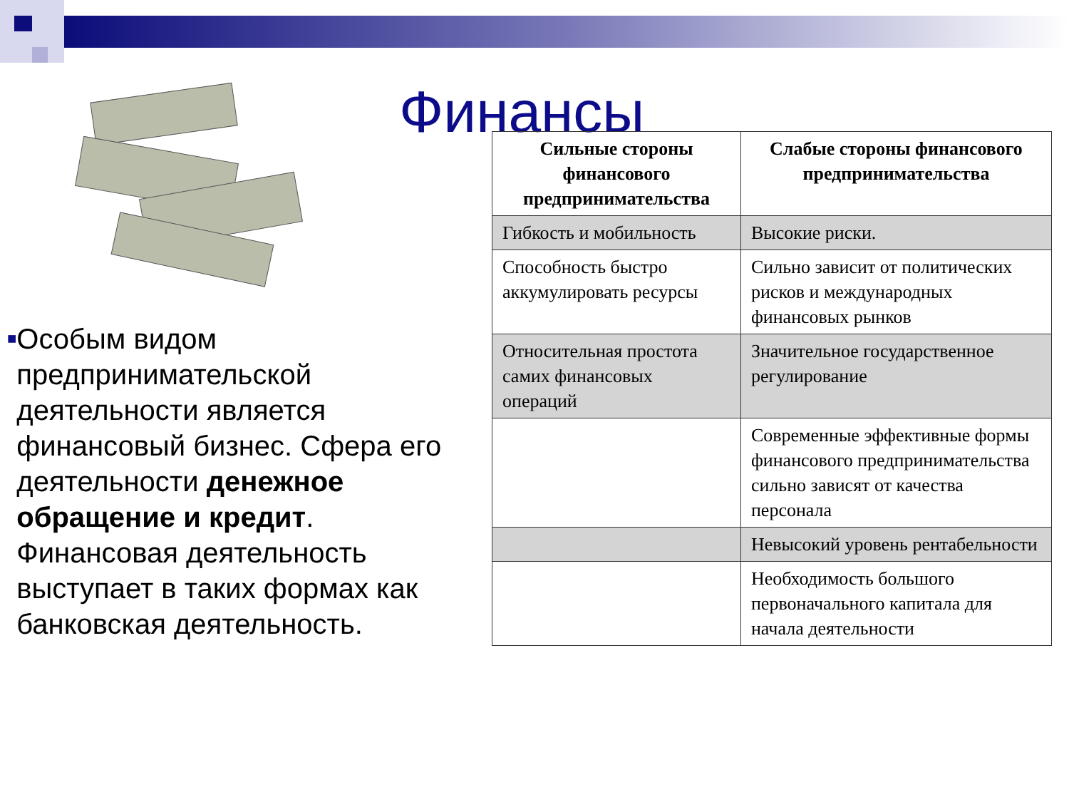Финансы
■
Особым видом предпринимательской деятельности является финансовый бизнес. Сфера его деятельности денежное обращение и кредит. Финансовая деятельность выступает в таких формах как банковская деятельность.
| Сильные стороны финансового предпринимательства | Слабые стороны финансового предпринимательства |
| --- | --- |
| Гибкость и мобильность | Высокие риски. |
| Способность быстро аккумулировать ресурсы | Сильно зависит от политических рисков и международных финансовых рынков |
| Относительная простота самих финансовых операций | Значительное государственное регулирование |
| | Современные эффективные формы финансового предпринимательства сильно зависят от качества персонала |
| | Невысокий уровень рентабельности |
| | Необходимость большого первоначального капитала для начала деятельности |